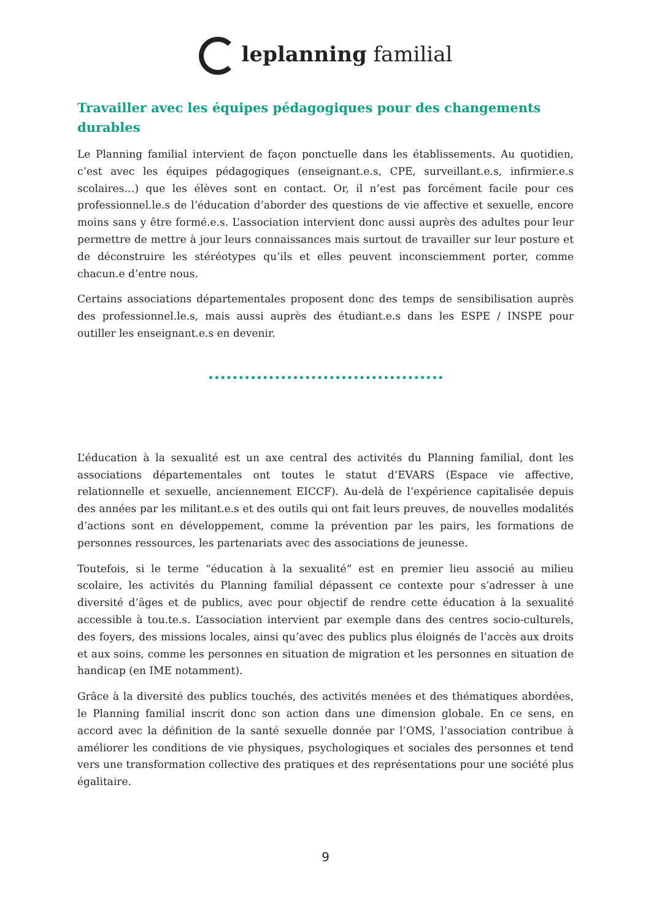leplanning familial
Travailler avec les équipes pédagogiques pour des changements durables
Le Planning familial intervient de façon ponctuelle dans les établissements. Au quotidien, c’est avec les équipes pédagogiques (enseignant.e.s, CPE, surveillant.e.s, infirmier.e.s scolaires…) que les élèves sont en contact. Or, il n’est pas forcément facile pour ces professionnel.le.s de l’éducation d’aborder des questions de vie affective et sexuelle, encore moins sans y être formé.e.s. L’association intervient donc aussi auprès des adultes pour leur permettre de mettre à jour leurs connaissances mais surtout de travailler sur leur posture et de déconstruire les stéréotypes qu’ils et elles peuvent inconsciemment porter, comme chacun.e d’entre nous.
Certains associations départementales proposent donc des temps de sensibilisation auprès des professionnel.le.s, mais aussi auprès des étudiant.e.s dans les ESPE / INSPE pour outiller les enseignant.e.s en devenir.
L’éducation à la sexualité est un axe central des activités du Planning familial, dont les associations départementales ont toutes le statut d’EVARS (Espace vie affective, relationnelle et sexuelle, anciennement EICCF). Au-delà de l’expérience capitalisée depuis des années par les militant.e.s et des outils qui ont fait leurs preuves, de nouvelles modalités d’actions sont en développement, comme la prévention par les pairs, les formations de personnes ressources, les partenariats avec des associations de jeunesse.
Toutefois, si le terme “éducation à la sexualité” est en premier lieu associé au milieu scolaire, les activités du Planning familial dépassent ce contexte pour s’adresser à une diversité d’âges et de publics, avec pour objectif de rendre cette éducation à la sexualité accessible à tou.te.s. L’association intervient par exemple dans des centres socio-culturels, des foyers, des missions locales, ainsi qu’avec des publics plus éloignés de l’accès aux droits et aux soins, comme les personnes en situation de migration et les personnes en situation de handicap (en IME notamment).
Grâce à la diversité des publics touchés, des activités menées et des thématiques abordées, le Planning familial inscrit donc son action dans une dimension globale. En ce sens, en accord avec la définition de la santé sexuelle donnée par l’OMS, l’association contribue à améliorer les conditions de vie physiques, psychologiques et sociales des personnes et tend vers une transformation collective des pratiques et des représentations pour une société plus égalitaire.
9